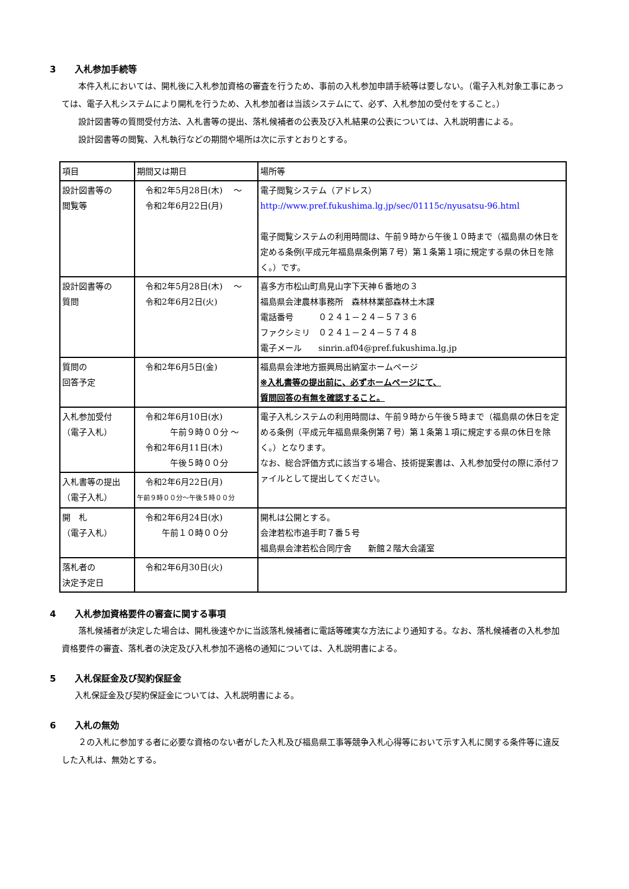3 入札参加手続等
　　本件入札においては、開札後に入札参加資格の審査を行うため、事前の入札参加申請手続等は要しない。（電子入札対象工事にあっては、電子入札システムにより開札を行うため、入札参加者は当該システムにて、必ず、入札参加の受付をすること。）
　　設計図書等の質問受付方法、入札書等の提出、落札候補者の公表及び入札結果の公表については、入札説明書による。
　　設計図書等の閲覧、入札執行などの期間や場所は次に示すとおりとする。
| 項目 | 期間又は期日 | 場所等 |
| 設計図書等の 閲覧等 | 令和2年5月28日(木) ～ 令和2年6月22日(月) | 電子閲覧システム（アドレス） http://www.pref.fukushima.lg.jp/sec/01115c/nyusatsu-96.html 電子閲覧システムの利用時間は、午前９時から午後１０時まで（福島県の休日を定める条例(平成元年福島県条例第７号）第１条第１項に規定する県の休日を除く。）です。 |
| 設計図書等の 質問 | 令和2年5月28日(木) ～ 令和2年6月2日(火) | 喜多方市松山町鳥見山字下天神６番地の３ 福島県会津農林事務所 森林林業部森林土木課 電話番号 ０２４１－２４－５７３６ ファクシミリ ０２４１－２４－５７４８ 電子メール sinrin.af04@pref.fukushima.lg.jp |
| 質問の 回答予定 | 令和2年6月5日(金) | 福島県会津地方振興局出納室ホームページ ※入札書等の提出前に、必ずホームページにて、 質問回答の有無を確認すること。 |
| 入札参加受付 （電子入札） | 令和2年6月10日(水) 午前９時００分 ～ 令和2年6月11日(木) 午後５時００分 | 電子入札システムの利用時間は、午前９時から午後５時まで（福島県の休日を定める条例（平成元年福島県条例第７号）第１条第１項に規定する県の休日を除く。）となります。 なお、総合評価方式に該当する場合、技術提案書は、入札参加受付の際に添付ファイルとして提出してください。 |
| 入札書等の提出 （電子入札） | 令和2年6月22日(月) 午前９時００分～午後５時００分 | |
| 開 札 （電子入札） | 令和2年6月24日(水) 午前１０時００分 | 開札は公開とする。 会津若松市追手町７番５号 福島県会津若松合同庁舎 新館２階大会議室 |
| 落札者の 決定予定日 | 令和2年6月30日(火) | |
4 入札参加資格要件の審査に関する事項
　　落札候補者が決定した場合は、開札後速やかに当該落札候補者に電話等確実な方法により通知する。なお、落札候補者の入札参加資格要件の審査、落札者の決定及び入札参加不適格の通知については、入札説明書による。
5 入札保証金及び契約保証金
入札保証金及び契約保証金については、入札説明書による。
6 入札の無効
　　２の入札に参加する者に必要な資格のない者がした入札及び福島県工事等競争入札心得等において示す入札に関する条件等に違反した入札は、無効とする。